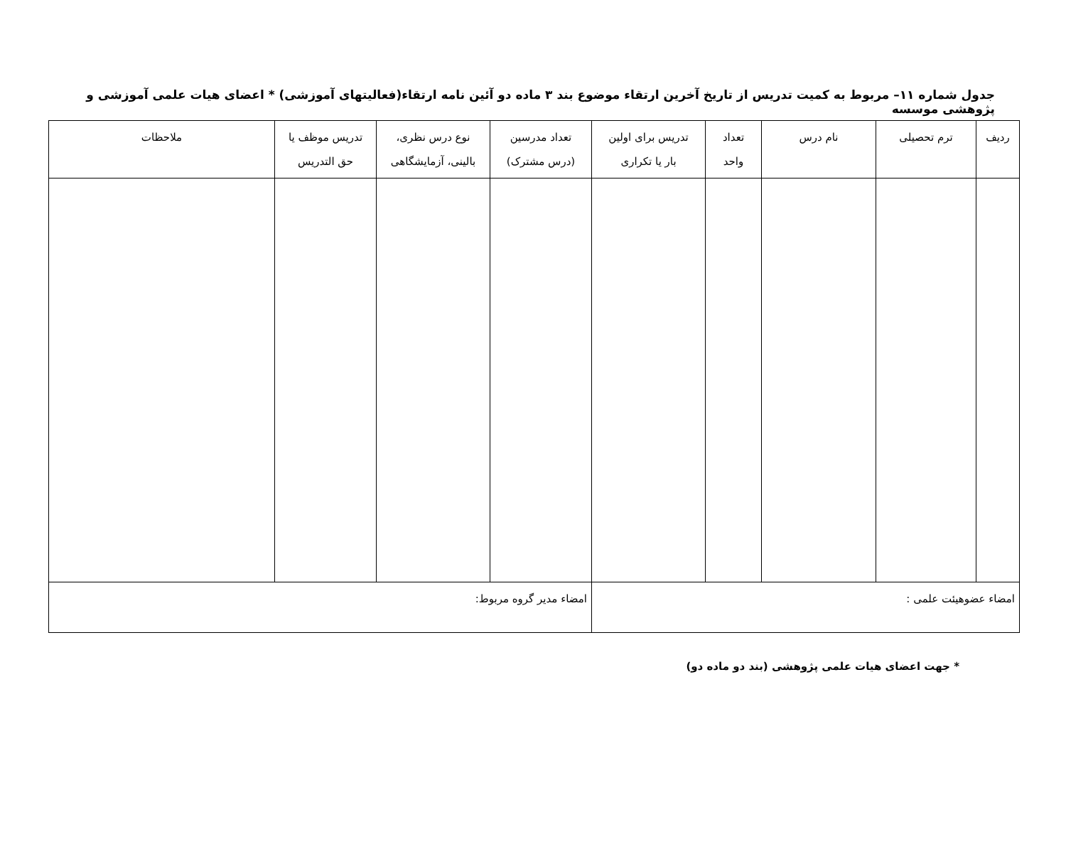جدول شماره ۱۱– مربوط به کمیت تدریس از تاریخ آخرین ارتقاء موضوع بند ۳ ماده دو آئین نامه ارتقاء(فعالیتهای آموزشی) * اعضای هیات علمی آموزشی و پژوهشی موسسه
| ردیف | ترم تحصیلی | نام درس | تعداد واحد | تدریس برای اولین بار یا تکراری | تعداد مدرسین (درس مشترک) | نوع درس نظری، بالینی، آزمایشگاهی | تدریس موظف یا حق التدریس | ملاحظات |
| --- | --- | --- | --- | --- | --- | --- | --- | --- |
| امضاء عضوهیئت علمی : | | | | | امضاء مدیر گروه مربوط: | | | |
* جهت اعضای هیات علمی پژوهشی (بند دو ماده دو)